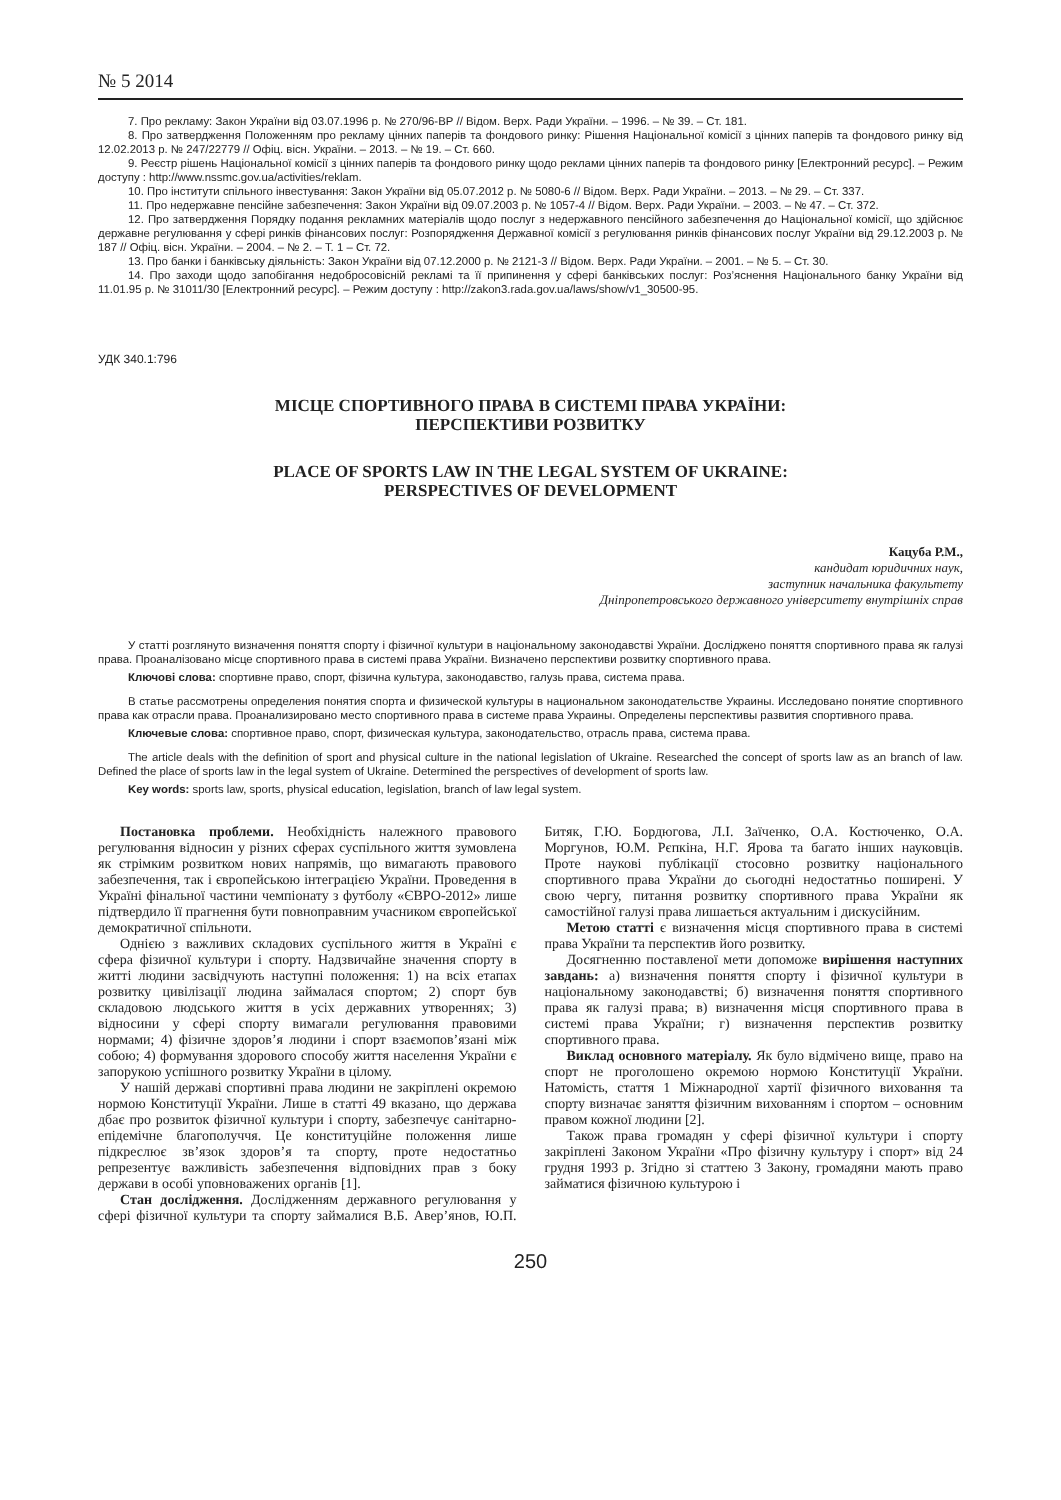№ 5 2014
7. Про рекламу: Закон України від 03.07.1996 р. № 270/96-ВР // Відом. Верх. Ради України. – 1996. – № 39. – Ст. 181.
8. Про затвердження Положенням про рекламу цінних паперів та фондового ринку: Рішення Національної комісії з цінних паперів та фондового ринку від 12.02.2013 р. № 247/22779 // Офіц. вісн. України. – 2013. – № 19. – Ст. 660.
9. Реєстр рішень Національної комісії з цінних паперів та фондового ринку щодо реклами цінних паперів та фондового ринку [Електронний ресурс]. – Режим доступу : http://www.nssmc.gov.ua/activities/reklam.
10. Про інститути спільного інвестування: Закон України від 05.07.2012 р. № 5080-6 // Відом. Верх. Ради України. – 2013. – № 29. – Ст. 337.
11. Про недержавне пенсійне забезпечення: Закон України від 09.07.2003 р. № 1057-4 // Відом. Верх. Ради України. – 2003. – № 47. – Ст. 372.
12. Про затвердження Порядку подання рекламних матеріалів щодо послуг з недержавного пенсійного забезпечення до Національної комісії, що здійснює державне регулювання у сфері ринків фінансових послуг: Розпорядження Державної комісії з регулювання ринків фінансових послуг України від 29.12.2003 р. № 187 // Офіц. вісн. України. – 2004. – № 2. – Т. 1 – Ст. 72.
13. Про банки і банківську діяльність: Закон України від 07.12.2000 р. № 2121-3 // Відом. Верх. Ради України. – 2001. – № 5. – Ст. 30.
14. Про заходи щодо запобігання недобросовісній рекламі та її припинення у сфері банківських послуг: Роз’яснення Національного банку України від 11.01.95 р. № 31011/30 [Електронний ресурс]. – Режим доступу : http://zakon3.rada.gov.ua/laws/show/v1_30500-95.
УДК 340.1:796
МІСЦЕ СПОРТИВНОГО ПРАВА В СИСТЕМІ ПРАВА УКРАЇНИ:
ПЕРСПЕКТИВИ РОЗВИТКУ
PLACE OF SPORTS LAW IN THE LEGAL SYSTEM OF UKRAINE:
PERSPECTIVES OF DEVELOPMENT
Кацуба Р.М.,
кандидат юридичних наук,
заступник начальника факультету
Дніпропетровського державного університету внутрішніх справ
У статті розглянуто визначення поняття спорту і фізичної культури в національному законодавстві України. Досліджено поняття спортивного права як галузі права. Проаналізовано місце спортивного права в системі права України. Визначено перспективи розвитку спортивного права.
Ключові слова: спортивне право, спорт, фізична культура, законодавство, галузь права, система права.
В статье рассмотрены определения понятия спорта и физической культуры в национальном законодательстве Украины. Исследовано понятие спортивного права как отрасли права. Проанализировано место спортивного права в системе права Украины. Определены перспективы развития спортивного права.
Ключевые слова: спортивное право, спорт, физическая культура, законодательство, отрасль права, система права.
The article deals with the definition of sport and physical culture in the national legislation of Ukraine. Researched the concept of sports law as an branch of law. Defined the place of sports law in the legal system of Ukraine. Determined the perspectives of development of sports law.
Key words: sports law, sports, physical education, legislation, branch of law legal system.
Постановка проблеми. Необхідність належного правового регулювання відносин у різних сферах суспільного життя зумовлена як стрімким розвитком нових напрямів, що вимагають правового забезпечення, так і європейською інтеграцією України. Проведення в Україні фінальної частини чемпіонату з футболу «ЄВРО-2012» лише підтвердило її прагнення бути повноправним учасником європейської демократичної спільноти.
Однією з важливих складових суспільного життя в Україні є сфера фізичної культури і спорту. Надзвичайне значення спорту в житті людини засвідчують наступні положення: 1) на всіх етапах розвитку цивілізації людина займалася спортом; 2) спорт був складовою людського життя в усіх державних утвореннях; 3) відносини у сфері спорту вимагали регулювання правовими нормами; 4) фізичне здоров’я людини і спорт взаємопов’язані між собою; 4) формування здорового способу життя населення України є запорукою успішного розвитку України в цілому.
У нашій державі спортивні права людини не закріплені окремою нормою Конституції України. Лише в статті 49 вказано, що держава дбає про розвиток фізичної культури і спорту, забезпечує санітарно-епідемічне благополуччя. Це конституційне положення лише підкреслює зв’язок здоров’я та спорту, проте недостатньо репрезентує важливість забезпечення відповідних прав з боку держави в особі уповноважених органів [1].
Стан дослідження. Дослідженням державного регулювання у сфері фізичної культури та спорту займалися В.Б. Авер’янов, Ю.П. Битяк, Г.Ю. Бордюгова, Л.І. Заїченко, О.А. Костюченко, О.А. Моргунов, Ю.М. Рєпкіна, Н.Г. Ярова та багато інших науковців. Проте наукові публікації стосовно розвитку національного спортивного права України до сьогодні недостатньо поширені. У свою чергу, питання розвитку спортивного права України як самостійної галузі права лишається актуальним і дискусійним.
Метою статті є визначення місця спортивного права в системі права України та перспектив його розвитку.
Досягненню поставленої мети допоможе вирішення наступних завдань: а) визначення поняття спорту і фізичної культури в національному законодавстві; б) визначення поняття спортивного права як галузі права; в) визначення місця спортивного права в системі права України; г) визначення перспектив розвитку спортивного права.
Виклад основного матеріалу. Як було відмічено вище, право на спорт не проголошено окремою нормою Конституції України. Натомість, стаття 1 Міжнародної хартії фізичного виховання та спорту визначає заняття фізичним вихованням і спортом – основним правом кожної людини [2].
Також права громадян у сфері фізичної культури і спорту закріплені Законом України «Про фізичну культуру і спорт» від 24 грудня 1993 р. Згідно зі статтею 3 Закону, громадяни мають право займатися фізичною культурою і
250